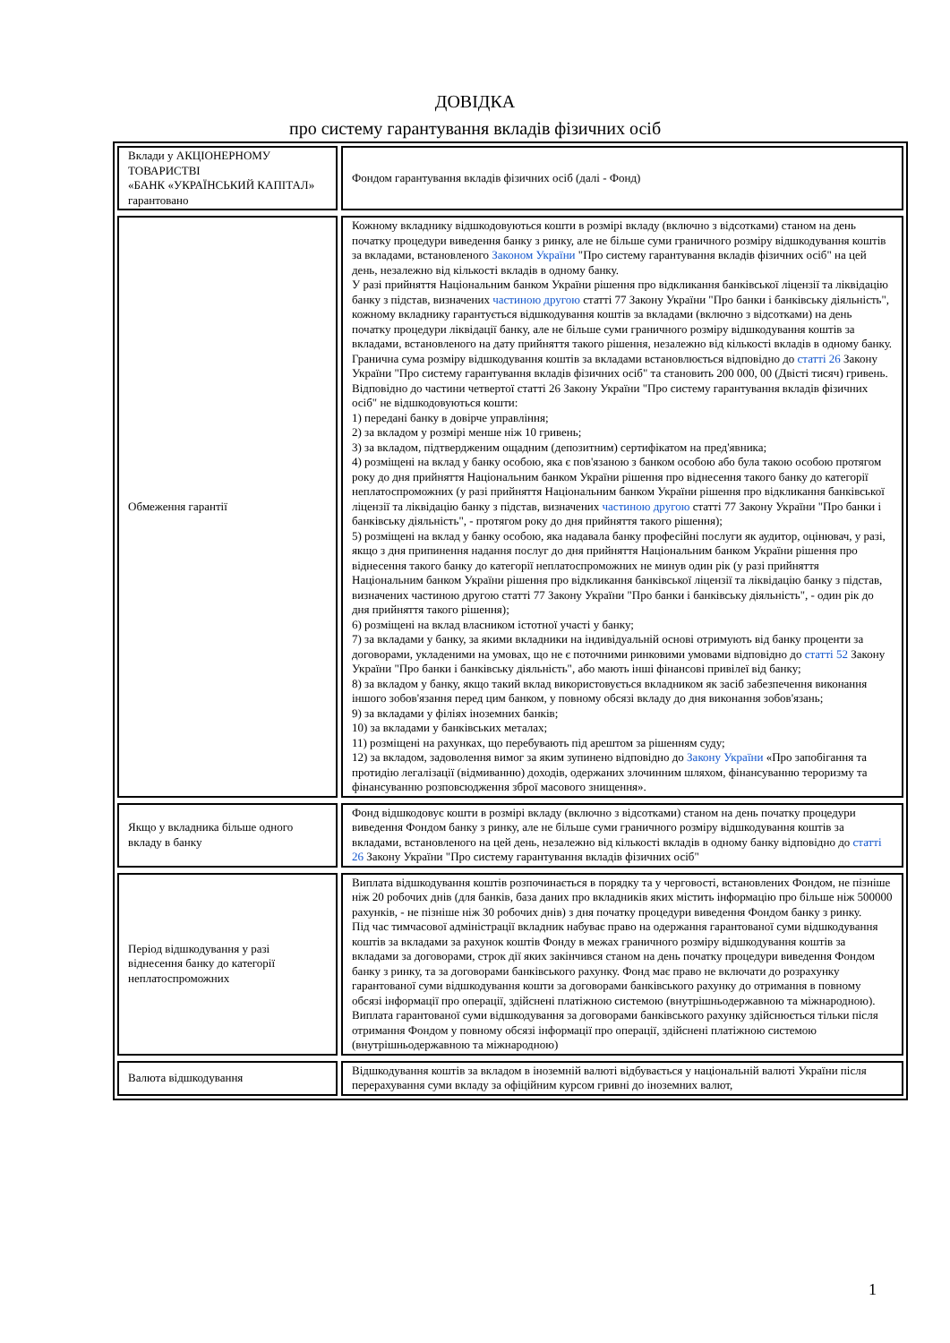ДОВІДКА
про систему гарантування вкладів фізичних осіб
| Вклади у АКЦІОНЕРНОМУ ТОВАРИСТВІ «БАНК «УКРАЇНСЬКИЙ КАПІТАЛ» гарантовано | | Фондом гарантування вкладів фізичних осіб (далі - Фонд) |
| Обмеження гарантії | | Кожному вкладнику відшкодовуються кошти в розмірі вкладу (включно з відсотками) станом на день початку процедури виведення банку з ринку, але не більше суми граничного розміру відшкодування коштів за вкладами, встановленого Законом України "Про систему гарантування вкладів фізичних осіб" на цей день, незалежно від кількості вкладів в одному банку. У разі прийняття Національним банком України рішення про відкликання банківської ліцензії та ліквідацію банку з підстав, визначених частиною другою статті 77 Закону України "Про банки і банківську діяльність", кожному вкладнику гарантується відшкодування коштів за вкладами (включно з відсотками) на день початку процедури ліквідації банку, але не більше суми граничного розміру відшкодування коштів за вкладами, встановленого на дату прийняття такого рішення, незалежно від кількості вкладів в одному банку. Гранична сума розміру відшкодування коштів за вкладами встановлюється відповідно до статті 26 Закону України "Про систему гарантування вкладів фізичних осіб" та становить 200 000, 00 (Двісті тисяч) гривень. Відповідно до частини четвертої статті 26 Закону України "Про систему гарантування вкладів фізичних осіб" не відшкодовуються кошти: 1) передані банку в довірче управління; 2) за вкладом у розмірі менше ніж 10 гривень; 3) за вкладом, підтвердженим ощадним (депозитним) сертифікатом на пред'явника; 4) розміщені на вклад у банку особою, яка є пов'язаною з банком особою або була такою особою протягом року до дня прийняття Національним банком України рішення про віднесення такого банку до категорії неплатоспроможних (у разі прийняття Національним банком України рішення про відкликання банківської ліцензії та ліквідацію банку з підстав, визначених частиною другою статті 77 Закону України "Про банки і банківську діяльність", - протягом року до дня прийняття такого рішення); 5) розміщені на вклад у банку особою, яка надавала банку професійні послуги як аудитор, оцінювач, у разі, якщо з дня припинення надання послуг до дня прийняття Національним банком України рішення про віднесення такого банку до категорії неплатоспроможних не минув один рік (у разі прийняття Національним банком України рішення про відкликання банківської ліцензії та ліквідацію банку з підстав, визначених частиною другою статті 77 Закону України "Про банки і банківську діяльність", - один рік до дня прийняття такого рішення); 6) розміщені на вклад власником істотної участі у банку; 7) за вкладами у банку, за якими вкладники на індивідуальній основі отримують від банку проценти за договорами, укладеними на умовах, що не є поточними ринковими умовами відповідно до статті 52 Закону України "Про банки і банківську діяльність", або мають інші фінансові привілеї від банку; 8) за вкладом у банку, якщо такий вклад використовується вкладником як засіб забезпечення виконання іншого зобов'язання перед цим банком, у повному обсязі вкладу до дня виконання зобов'язань; 9) за вкладами у філіях іноземних банків; 10) за вкладами у банківських металах; 11) розміщені на рахунках, що перебувають під арештом за рішенням суду; 12) за вкладом, задоволення вимог за яким зупинено відповідно до Закону України «Про запобігання та протидію легалізації (відмиванню) доходів, одержаних злочинним шляхом, фінансуванню тероризму та фінансуванню розповсюдження зброї масового знищення». |
| Якщо у вкладника більше одного вкладу в банку | | Фонд відшкодовує кошти в розмірі вкладу (включно з відсотками) станом на день початку процедури виведення Фондом банку з ринку, але не більше суми граничного розміру відшкодування коштів за вкладами, встановленого на цей день, незалежно від кількості вкладів в одному банку відповідно до статті 26 Закону України "Про систему гарантування вкладів фізичних осіб" |
| Період відшкодування у разі віднесення банку до категорії неплатоспроможних | | Виплата відшкодування коштів розпочинається в порядку та у черговості, встановлених Фондом, не пізніше ніж 20 робочих днів (для банків, база даних про вкладників яких містить інформацію про більше ніж 500000 рахунків, - не пізніше ніж 30 робочих днів) з дня початку процедури виведення Фондом банку з ринку. Під час тимчасової адміністрації вкладник набуває право на одержання гарантованої суми відшкодування коштів за вкладами за рахунок коштів Фонду в межах граничного розміру відшкодування коштів за вкладами за договорами, строк дії яких закінчився станом на день початку процедури виведення Фондом банку з ринку, та за договорами банківського рахунку. Фонд має право не включати до розрахунку гарантованої суми відшкодування кошти за договорами банківського рахунку до отримання в повному обсязі інформації про операції, здійснені платіжною системою (внутрішньодержавною та міжнародною). Виплата гарантованої суми відшкодування за договорами банківського рахунку здійснюється тільки після отримання Фондом у повному обсязі інформації про операції, здійснені платіжною системою (внутрішньодержавною та міжнародною) |
| Валюта відшкодування | | Відшкодування коштів за вкладом в іноземній валюті відбувається у національній валюті України після перерахування суми вкладу за офіційним курсом гривні до іноземних валют, |
1